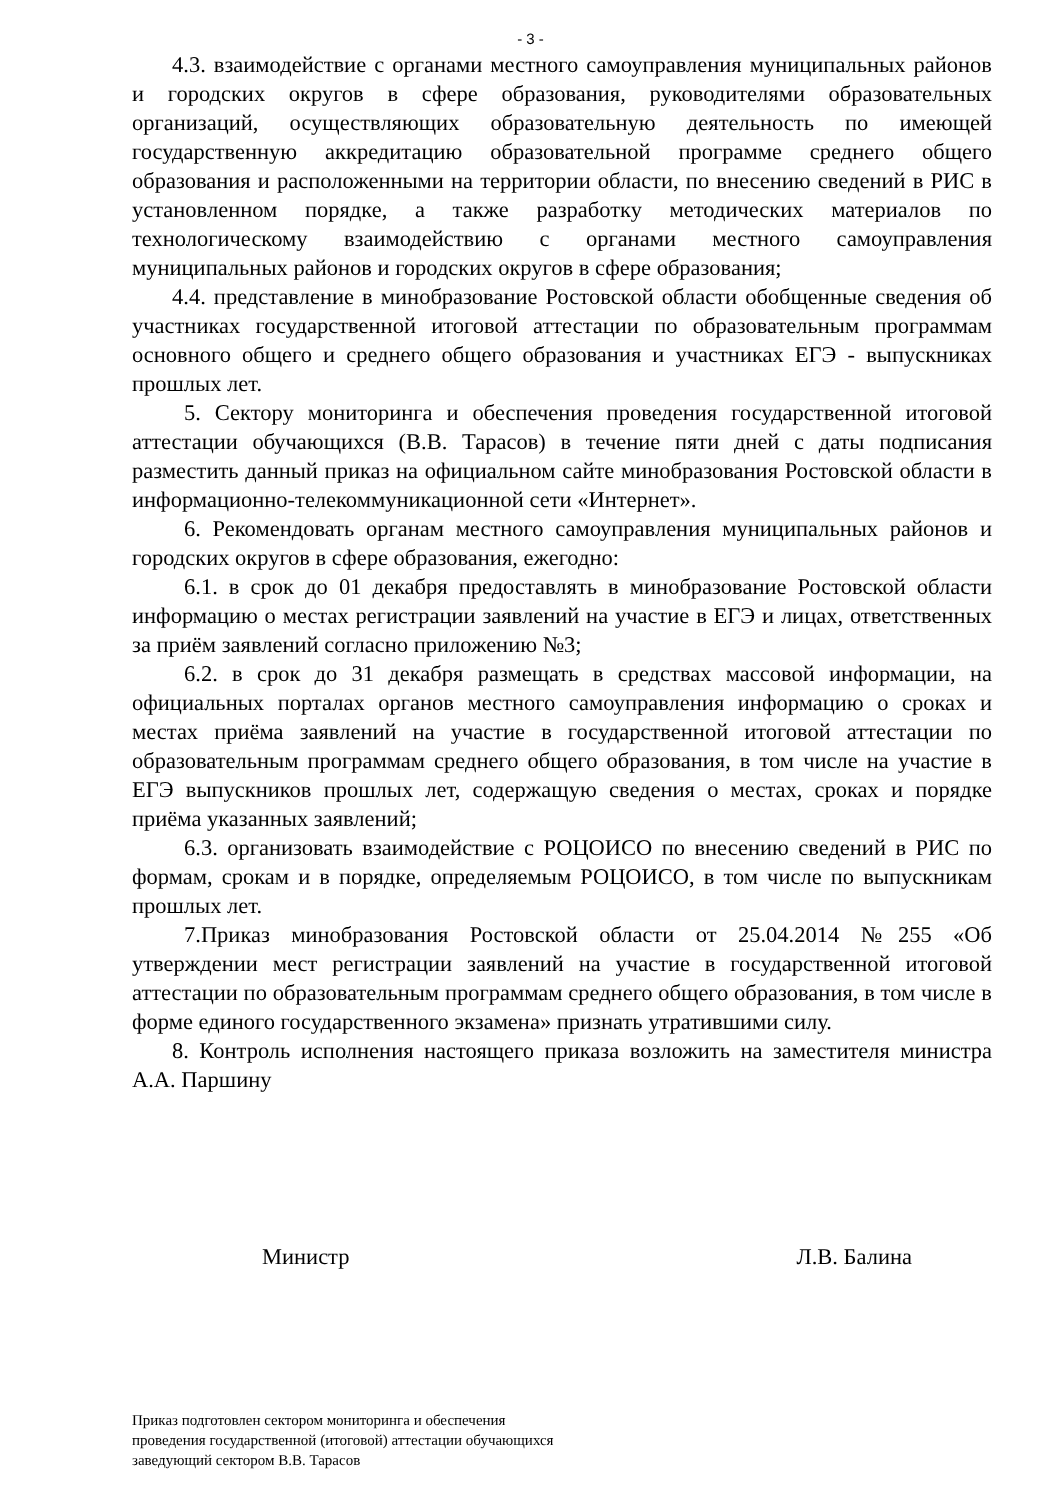- 3 -
4.3. взаимодействие с органами местного самоуправления муниципальных районов и городских округов в сфере образования, руководителями образовательных организаций, осуществляющих образовательную деятельность по имеющей государственную аккредитацию образовательной программе среднего общего образования и расположенными на территории области, по внесению сведений в РИС в установленном порядке, а также разработку методических материалов по технологическому взаимодействию с органами местного самоуправления муниципальных районов и городских округов в сфере образования;
4.4. представление в минобразование Ростовской области обобщенные сведения об участниках государственной итоговой аттестации по образовательным программам основного общего и среднего общего образования и участниках ЕГЭ - выпускниках прошлых лет.
5. Сектору мониторинга и обеспечения проведения государственной итоговой аттестации обучающихся (В.В. Тарасов) в течение пяти дней с даты подписания разместить данный приказ на официальном сайте минобразования Ростовской области в информационно-телекоммуникационной сети «Интернет».
6. Рекомендовать органам местного самоуправления муниципальных районов и городских округов в сфере образования, ежегодно:
6.1. в срок до 01 декабря предоставлять в минобразование Ростовской области информацию о местах регистрации заявлений на участие в ЕГЭ и лицах, ответственных за приём заявлений согласно приложению №3;
6.2. в срок до 31 декабря размещать в средствах массовой информации, на официальных порталах органов местного самоуправления информацию о сроках и местах приёма заявлений на участие в государственной итоговой аттестации по образовательным программам среднего общего образования, в том числе на участие в ЕГЭ выпускников прошлых лет, содержащую сведения о местах, сроках и порядке приёма указанных заявлений;
6.3. организовать взаимодействие с РОЦОИСО по внесению сведений в РИС по формам, срокам и в порядке, определяемым РОЦОИСО, в том числе по выпускникам прошлых лет.
7.Приказ минобразования Ростовской области от 25.04.2014 №255 «Об утверждении мест регистрации заявлений на участие в государственной итоговой аттестации по образовательным программам среднего общего образования, в том числе в форме единого государственного экзамена» признать утратившими силу.
8. Контроль исполнения настоящего приказа возложить на заместителя министра А.А. Паршину
Министр Л.В. Балина
Приказ подготовлен сектором мониторинга и обеспечения
проведения государственной (итоговой) аттестации обучающихся
заведующий сектором В.В. Тарасов